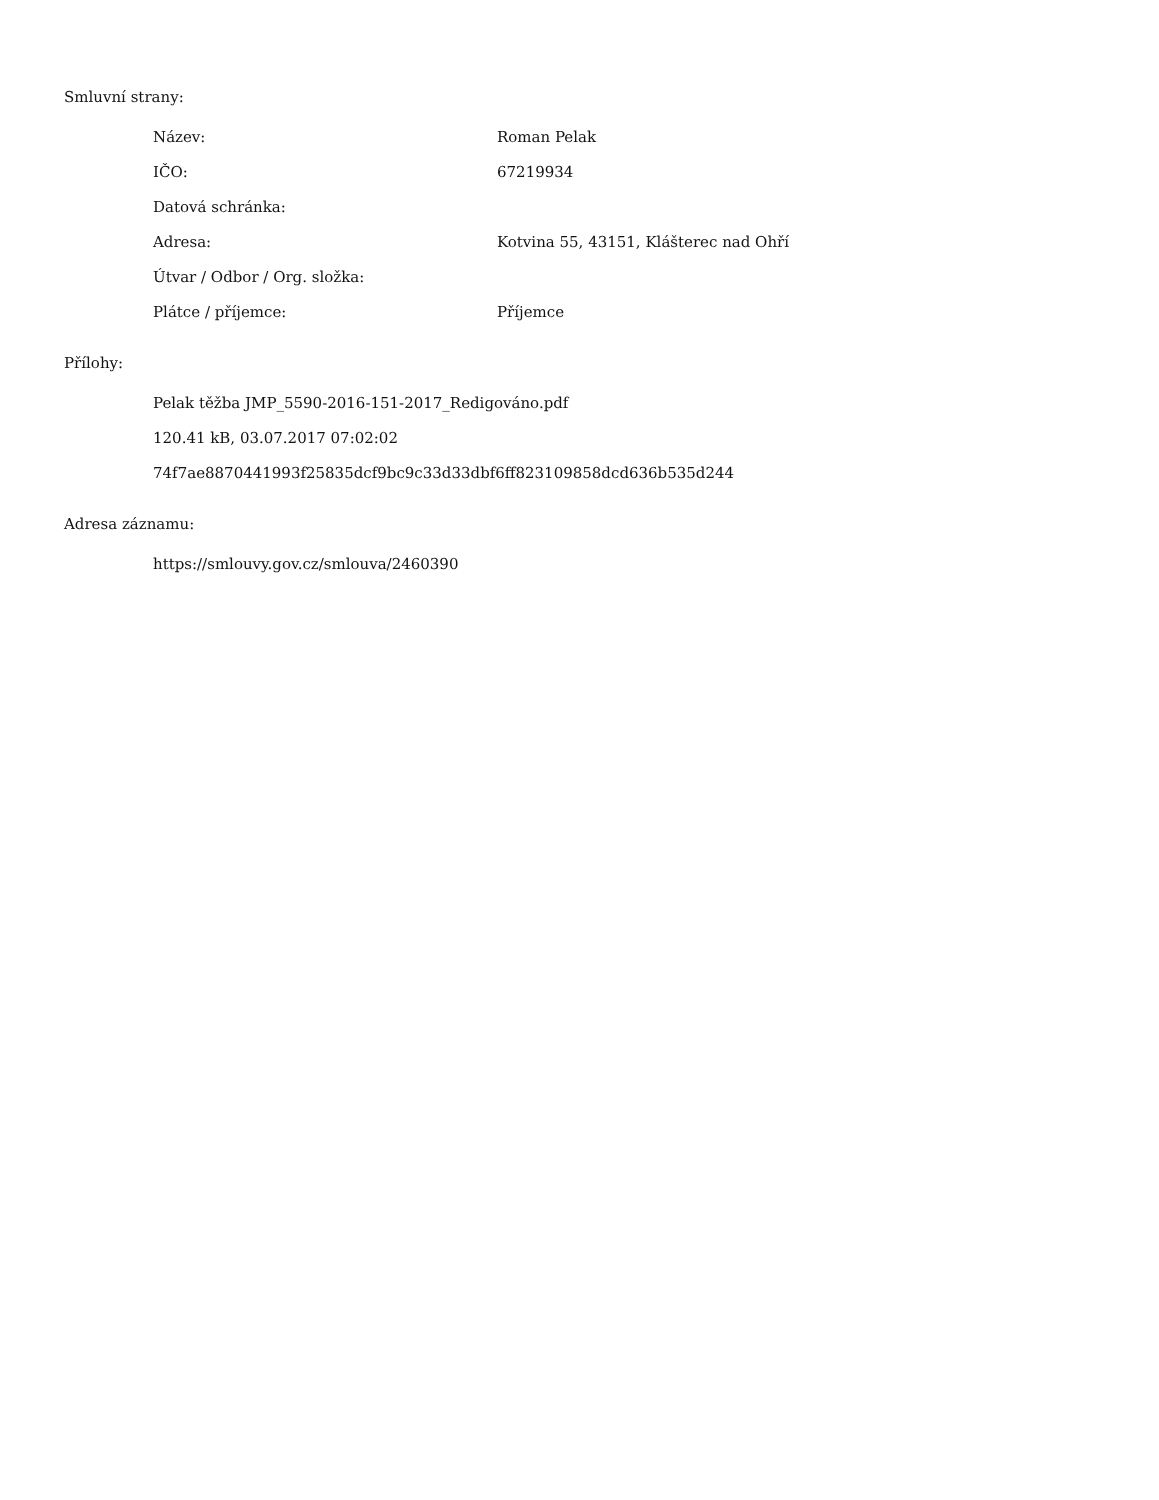Smluvní strany:
| Název: | Roman Pelak |
| IČO: | 67219934 |
| Datová schránka: | |
| Adresa: | Kotvina 55, 43151, Klášterec nad Ohří |
| Útvar / Odbor / Org. složka: | |
| Plátce / příjemce: | Příjemce |
Přílohy:
Pelak těžba JMP_5590-2016-151-2017_Redigováno.pdf
120.41 kB, 03.07.2017 07:02:02
74f7ae8870441993f25835dcf9bc9c33d33dbf6ff823109858dcd636b535d244
Adresa záznamu:
https://smlouvy.gov.cz/smlouva/2460390